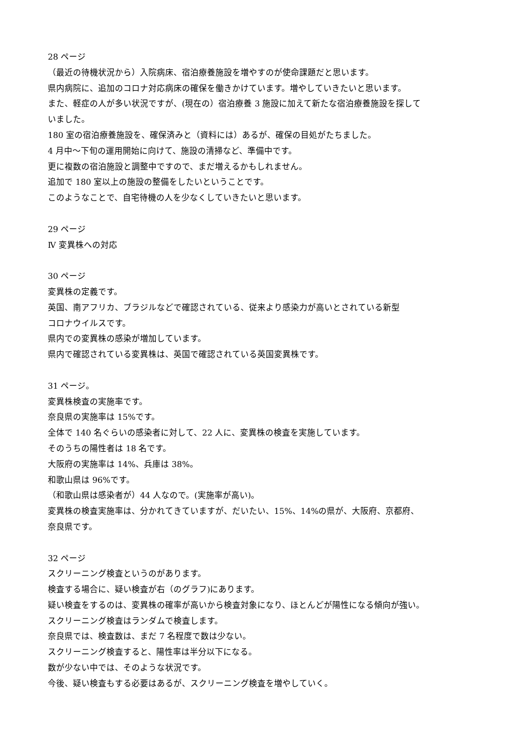28 ページ
（最近の待機状況から）入院病床、宿泊療養施設を増やすのが使命課題だと思います。
県内病院に、追加のコロナ対応病床の確保を働きかけています。増やしていきたいと思います。
また、軽症の人が多い状況ですが、(現在の）宿泊療養 3 施設に加えて新たな宿泊療養施設を探して
いました。
180 室の宿泊療養施設を、確保済みと（資料には）あるが、確保の目処がたちました。
4 月中～下旬の運用開始に向けて、施設の清掃など、準備中です。
更に複数の宿泊施設と調整中ですので、まだ増えるかもしれません。
追加で 180 室以上の施設の整備をしたいということです。
このようなことで、自宅待機の人を少なくしていきたいと思います。
29 ページ
Ⅳ 変異株への対応
30 ページ
変異株の定義です。
英国、南アフリカ、ブラジルなどで確認されている、従来より感染力が高いとされている新型
コロナウイルスです。
県内での変異株の感染が増加しています。
県内で確認されている変異株は、英国で確認されている英国変異株です。
31 ページ。
変異株検査の実施率です。
奈良県の実施率は 15%です。
全体で 140 名ぐらいの感染者に対して、22 人に、変異株の検査を実施しています。
そのうちの陽性者は 18 名です。
大阪府の実施率は 14%、兵庫は 38%。
和歌山県は 96%です。
（和歌山県は感染者が）44 人なので。(実施率が高い)。
変異株の検査実施率は、分かれてきていますが、だいたい、15%、14%の県が、大阪府、京都府、
奈良県です。
32 ページ
スクリーニング検査というのがあります。
検査する場合に、疑い検査が右（のグラフ)にあります。
疑い検査をするのは、変異株の確率が高いから検査対象になり、ほとんどが陽性になる傾向が強い。
スクリーニング検査はランダムで検査します。
奈良県では、検査数は、まだ 7 名程度で数は少ない。
スクリーニング検査すると、陽性率は半分以下になる。
数が少ない中では、そのような状況です。
今後、疑い検査もする必要はあるが、スクリーニング検査を増やしていく。